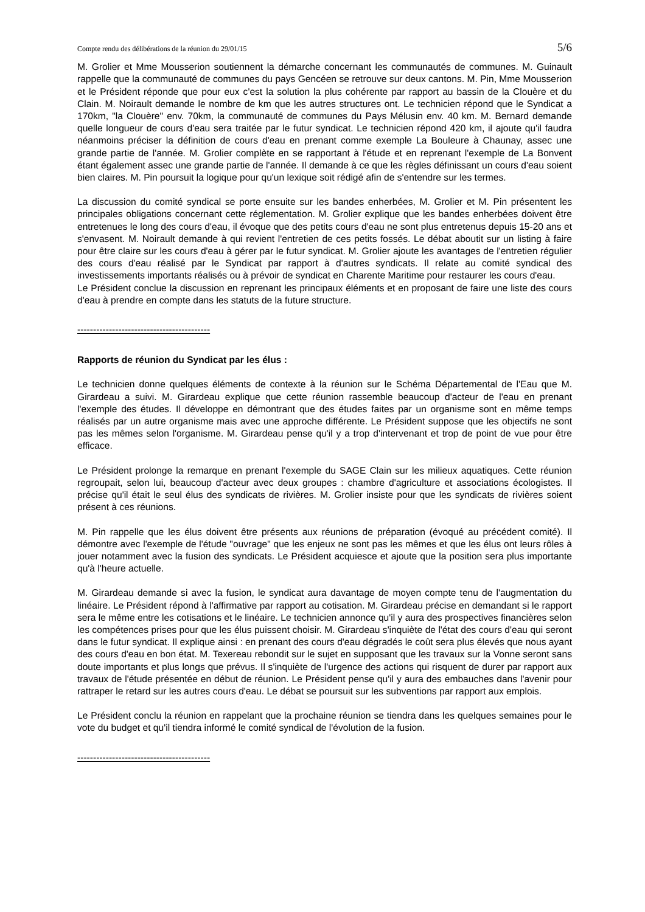Compte rendu des délibérations de la réunion du 29/01/15 5/6
M. Grolier et Mme Mousserion soutiennent la démarche concernant les communautés de communes. M. Guinault rappelle que la communauté de communes du pays Gencéen se retrouve sur deux cantons. M. Pin, Mme Mousserion et le Président réponde que pour eux c'est la solution la plus cohérente par rapport au bassin de la Clouère et du Clain. M. Noirault demande le nombre de km que les autres structures ont. Le technicien répond que le Syndicat a 170km, "la Clouère" env. 70km, la communauté de communes du Pays Mélusin env. 40 km. M. Bernard demande quelle longueur de cours d'eau sera traitée par le futur syndicat. Le technicien répond 420 km, il ajoute qu'il faudra néanmoins préciser la définition de cours d'eau en prenant comme exemple La Bouleure à Chaunay, assec une grande partie de l'année. M. Grolier complète en se rapportant à l'étude et en reprenant l'exemple de La Bonvent étant également assec une grande partie de l'année. Il demande à ce que les règles définissant un cours d'eau soient bien claires. M. Pin poursuit la logique pour qu'un lexique soit rédigé afin de s'entendre sur les termes.
La discussion du comité syndical se porte ensuite sur les bandes enherbées, M. Grolier et M. Pin présentent les principales obligations concernant cette réglementation. M. Grolier explique que les bandes enherbées doivent être entretenues le long des cours d'eau, il évoque que des petits cours d'eau ne sont plus entretenus depuis 15-20 ans et s'envasent. M. Noirault demande à qui revient l'entretien de ces petits fossés. Le débat aboutit sur un listing à faire pour être claire sur les cours d'eau à gérer par le futur syndicat. M. Grolier ajoute les avantages de l'entretien régulier des cours d'eau réalisé par le Syndicat par rapport à d'autres syndicats. Il relate au comité syndical des investissements importants réalisés ou à prévoir de syndicat en Charente Maritime pour restaurer les cours d'eau.
Le Président conclue la discussion en reprenant les principaux éléments et en proposant de faire une liste des cours d'eau à prendre en compte dans les statuts de la future structure.
------------------------------------------
Rapports de réunion du Syndicat par les élus :
Le technicien donne quelques éléments de contexte à la réunion sur le Schéma Départemental de l'Eau que M. Girardeau a suivi. M. Girardeau explique que cette réunion rassemble beaucoup d'acteur de l'eau en prenant l'exemple des études. Il développe en démontrant que des études faites par un organisme sont en même temps réalisés par un autre organisme mais avec une approche différente. Le Président suppose que les objectifs ne sont pas les mêmes selon l'organisme. M. Girardeau pense qu'il y a trop d'intervenant et trop de point de vue pour être efficace.
Le Président prolonge la remarque en prenant l'exemple du SAGE Clain sur les milieux aquatiques. Cette réunion regroupait, selon lui, beaucoup d'acteur avec deux groupes : chambre d'agriculture et associations écologistes. Il précise qu'il était le seul élus des syndicats de rivières. M. Grolier insiste pour que les syndicats de rivières soient présent à ces réunions.
M. Pin rappelle que les élus doivent être présents aux réunions de préparation (évoqué au précédent comité). Il démontre avec l'exemple de l'étude "ouvrage" que les enjeux ne sont pas les mêmes et que les élus ont leurs rôles à jouer notamment avec la fusion des syndicats. Le Président acquiesce et ajoute que la position sera plus importante qu'à l'heure actuelle.
M. Girardeau demande si avec la fusion, le syndicat aura davantage de moyen compte tenu de l'augmentation du linéaire. Le Président répond à l'affirmative par rapport au cotisation. M. Girardeau précise en demandant si le rapport sera le même entre les cotisations et le linéaire. Le technicien annonce qu'il y aura des prospectives financières selon les compétences prises pour que les élus puissent choisir. M. Girardeau s'inquiète de l'état des cours d'eau qui seront dans le futur syndicat. Il explique ainsi : en prenant des cours d'eau dégradés le coût sera plus élevés que nous ayant des cours d'eau en bon état. M. Texereau rebondit sur le sujet en supposant que les travaux sur la Vonne seront sans doute importants et plus longs que prévus. Il s'inquiète de l'urgence des actions qui risquent de durer par rapport aux travaux de l'étude présentée en début de réunion. Le Président pense qu'il y aura des embauches dans l'avenir pour rattraper le retard sur les autres cours d'eau. Le débat se poursuit sur les subventions par rapport aux emplois.
Le Président conclu la réunion en rappelant que la prochaine réunion se tiendra dans les quelques semaines pour le vote du budget et qu'il tiendra informé le comité syndical de l'évolution de la fusion.
------------------------------------------